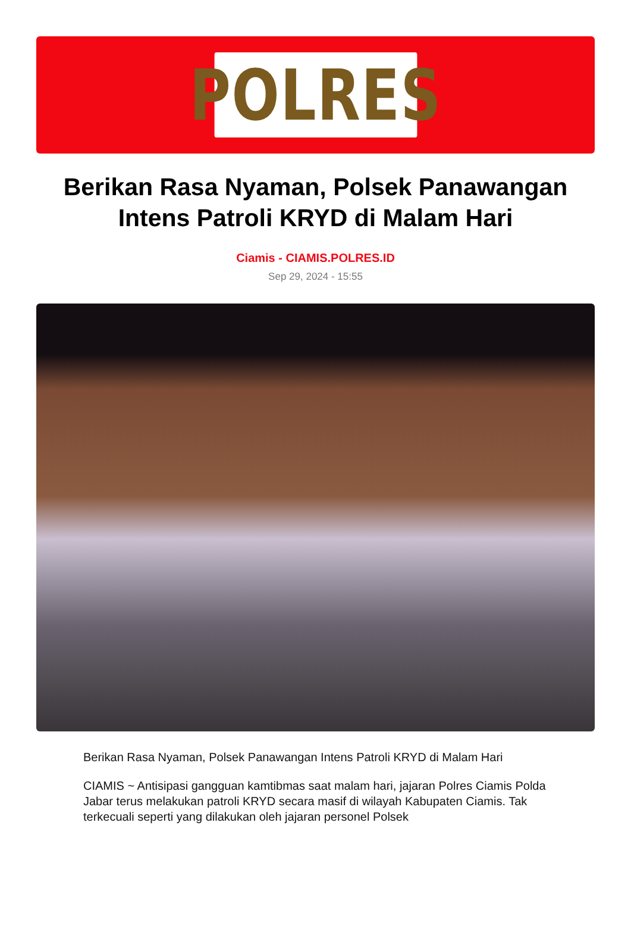POLRES
Berikan Rasa Nyaman, Polsek Panawangan Intens Patroli KRYD di Malam Hari
Ciamis - CIAMIS.POLRES.ID
Sep 29, 2024 - 15:55
Berikan Rasa Nyaman, Polsek Panawangan Intens Patroli KRYD di Malam Hari
CIAMIS ~ Antisipasi gangguan kamtibmas saat malam hari, jajaran Polres Ciamis Polda Jabar terus melakukan patroli KRYD secara masif di wilayah Kabupaten Ciamis. Tak terkecuali seperti yang dilakukan oleh jajaran personel Polsek